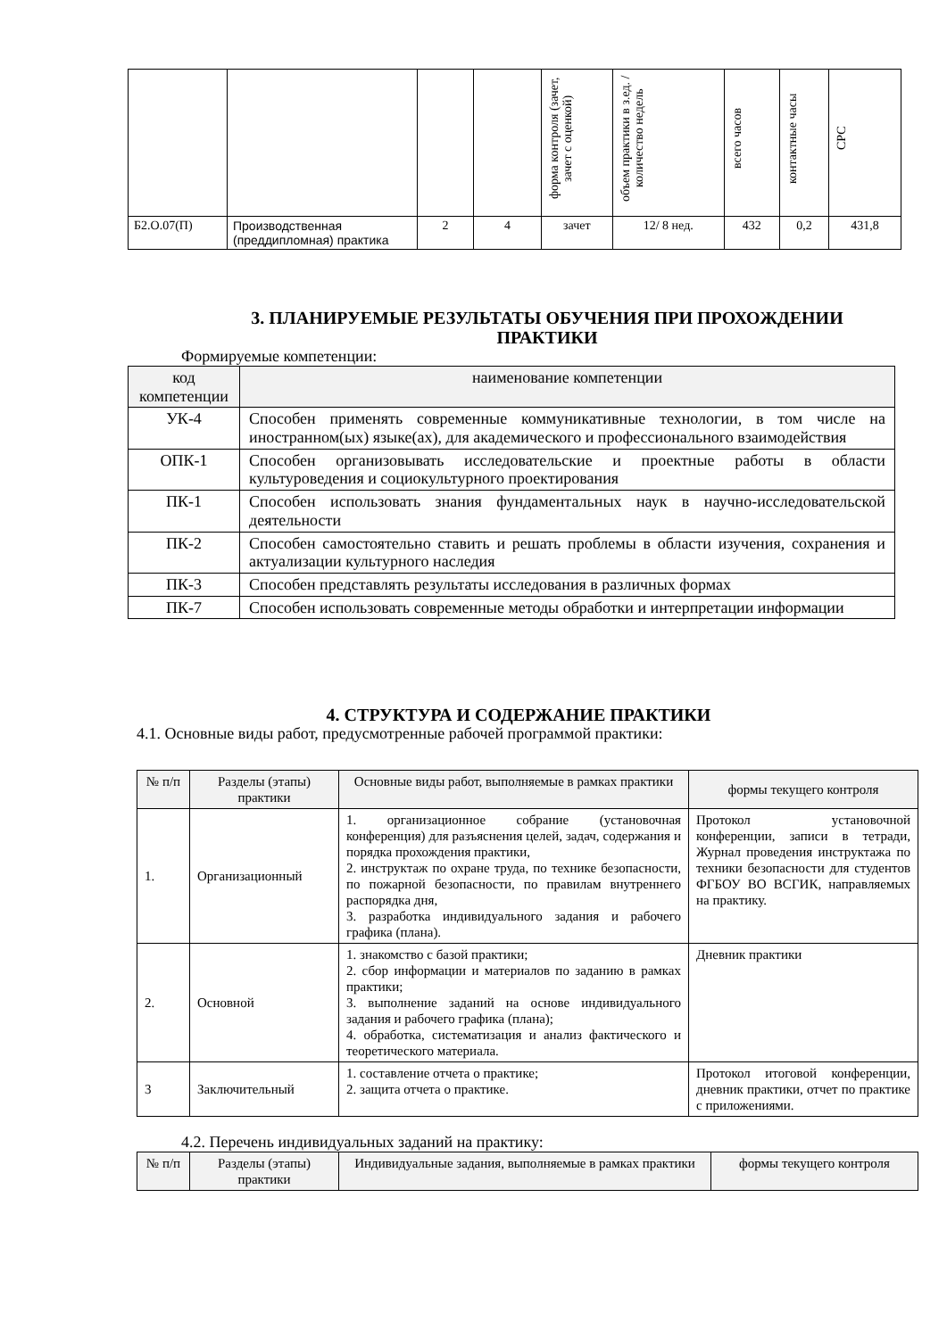| | | | | форма контроля (зачет, зачет с оценкой) | объем практики в з.ед. /количество недель | всего часов | контактные часы | СРС |
| Б2.О.07(П) | Производственная (преддипломная) практика | 2 | 4 | зачет | 12/ 8 нед. | 432 | 0,2 | 431,8 |
3. ПЛАНИРУЕМЫЕ РЕЗУЛЬТАТЫ ОБУЧЕНИЯ ПРИ ПРОХОЖДЕНИИ ПРАКТИКИ
Формируемые компетенции:
| код компетенции | наименование компетенции |
| УК-4 | Способен применять современные коммуникативные технологии, в том числе на иностранном(ых) языке(ах), для академического и профессионального взаимодействия |
| ОПК-1 | Способен организовывать исследовательские и проектные работы в области культуроведения и социокультурного проектирования |
| ПК-1 | Способен использовать знания фундаментальных наук в научно-исследовательской деятельности |
| ПК-2 | Способен самостоятельно ставить и решать проблемы в области изучения, сохранения и актуализации культурного наследия |
| ПК-3 | Способен представлять результаты исследования в различных формах |
| ПК-7 | Способен использовать современные методы обработки и интерпретации информации |
4. СТРУКТУРА И СОДЕРЖАНИЕ ПРАКТИКИ
4.1. Основные виды работ, предусмотренные рабочей программой практики:
| № п/п | Разделы (этапы) практики | Основные виды работ, выполняемые в рамках практики | формы текущего контроля |
| 1. | Организационный | 1. организационное собрание (установочная конференция) для разъяснения целей, задач, содержания и порядка прохождения практики, 2. инструктаж по охране труда, по технике безопасности, по пожарной безопасности, по правилам внутреннего распорядка дня, 3. разработка индивидуального задания и рабочего графика (плана). | Протокол установочной конференции, записи в тетради, Журнал проведения инструктажа по техники безопасности для студентов ФГБОУ ВО ВСГИК, направляемых на практику. |
| 2. | Основной | 1. знакомство с базой практики; 2. сбор информации и материалов по заданию в рамках практики; 3. выполнение заданий на основе индивидуального задания и рабочего графика (плана); 4. обработка, систематизация и анализ фактического и теоретического материала. | Дневник практики |
| 3 | Заключительный | 1. составление отчета о практике; 2. защита отчета о практике. | Протокол итоговой конференции, дневник практики, отчет по практике с приложениями. |
4.2. Перечень индивидуальных заданий на практику:
| № п/п | Разделы (этапы) практики | Индивидуальные задания, выполняемые в рамках практики | формы текущего контроля |